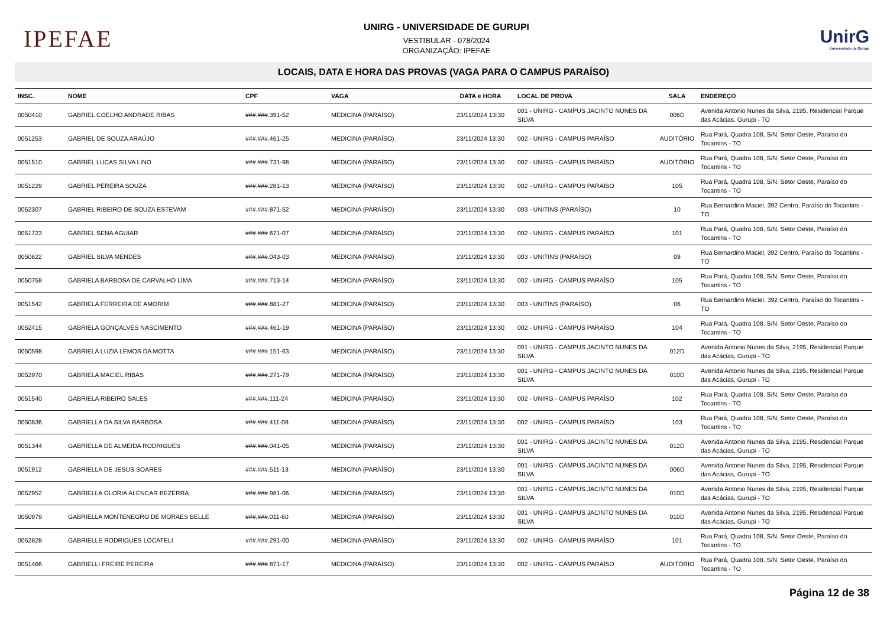IPEFAE
UNIRG - UNIVERSIDADE DE GURUPI
VESTIBULAR - 078/2024
ORGANIZAÇÃO: IPEFAE
UnirG
Universidade de Gurupi
LOCAIS, DATA E HORA DAS PROVAS (VAGA PARA O CAMPUS PARAÍSO)
| INSC. | NOME | CPF | VAGA | DATA e HORA | LOCAL DE PROVA | SALA | ENDEREÇO |
| --- | --- | --- | --- | --- | --- | --- | --- |
| 0050410 | GABRIEL COELHO ANDRADE RIBAS | ###.###.391-52 | MEDICINA (PARAÍSO) | 23/11/2024 13:30 | 001 - UNIRG - CAMPUS JACINTO NUNES DA SILVA | 006D | Avenida Antonio Nunes da Silva, 2195, Residencial Parque das Acácias, Gurupi - TO |
| 0051253 | GABRIEL DE SOUZA ARAÚJO | ###.###.461-25 | MEDICINA (PARAÍSO) | 23/11/2024 13:30 | 002 - UNIRG - CAMPUS PARAÍSO | AUDITÓRIO | Rua Pará, Quadra 108, S/N, Setor Oeste, Paraíso do Tocantins - TO |
| 0051510 | GABRIEL LUCAS SILVA LINO | ###.###.731-98 | MEDICINA (PARAÍSO) | 23/11/2024 13:30 | 002 - UNIRG - CAMPUS PARAÍSO | AUDITÓRIO | Rua Pará, Quadra 108, S/N, Setor Oeste, Paraíso do Tocantins - TO |
| 0051229 | GABRIEL PEREIRA SOUZA | ###.###.281-13 | MEDICINA (PARAÍSO) | 23/11/2024 13:30 | 002 - UNIRG - CAMPUS PARAÍSO | 105 | Rua Pará, Quadra 108, S/N, Setor Oeste, Paraíso do Tocantins - TO |
| 0052307 | GABRIEL RIBEIRO DE SOUZA ESTEVAM | ###.###.871-52 | MEDICINA (PARAÍSO) | 23/11/2024 13:30 | 003 - UNITINS (PARAÍSO) | 10 | Rua Bernardino Maciel, 392 Centro, Paraíso do Tocantins - TO |
| 0051723 | GABRIEL SENA AGUIAR | ###.###.671-07 | MEDICINA (PARAÍSO) | 23/11/2024 13:30 | 002 - UNIRG - CAMPUS PARAÍSO | 101 | Rua Pará, Quadra 108, S/N, Setor Oeste, Paraíso do Tocantins - TO |
| 0050622 | GABRIEL SILVA MENDES | ###.###.043-03 | MEDICINA (PARAÍSO) | 23/11/2024 13:30 | 003 - UNITINS (PARAÍSO) | 09 | Rua Bernardino Maciel, 392 Centro, Paraíso do Tocantins - TO |
| 0050758 | GABRIELA BARBOSA DE CARVALHO LIMA | ###.###.713-14 | MEDICINA (PARAÍSO) | 23/11/2024 13:30 | 002 - UNIRG - CAMPUS PARAÍSO | 105 | Rua Pará, Quadra 108, S/N, Setor Oeste, Paraíso do Tocantins - TO |
| 0051542 | GABRIELA FERREIRA DE AMORIM | ###.###.881-27 | MEDICINA (PARAÍSO) | 23/11/2024 13:30 | 003 - UNITINS (PARAÍSO) | 06 | Rua Bernardino Maciel, 392 Centro, Paraíso do Tocantins - TO |
| 0052415 | GABRIELA GONÇALVES NASCIMENTO | ###.###.461-19 | MEDICINA (PARAÍSO) | 23/11/2024 13:30 | 002 - UNIRG - CAMPUS PARAÍSO | 104 | Rua Pará, Quadra 108, S/N, Setor Oeste, Paraíso do Tocantins - TO |
| 0050598 | GABRIELA LUZIA LEMOS DA MOTTA | ###.###.151-63 | MEDICINA (PARAÍSO) | 23/11/2024 13:30 | 001 - UNIRG - CAMPUS JACINTO NUNES DA SILVA | 012D | Avenida Antonio Nunes da Silva, 2195, Residencial Parque das Acácias, Gurupi - TO |
| 0052970 | GABRIELA MACIEL RIBAS | ###.###.271-79 | MEDICINA (PARAÍSO) | 23/11/2024 13:30 | 001 - UNIRG - CAMPUS JACINTO NUNES DA SILVA | 010D | Avenida Antonio Nunes da Silva, 2195, Residencial Parque das Acácias, Gurupi - TO |
| 0051540 | GABRIELA RIBEIRO SALES | ###.###.111-24 | MEDICINA (PARAÍSO) | 23/11/2024 13:30 | 002 - UNIRG - CAMPUS PARAÍSO | 102 | Rua Pará, Quadra 108, S/N, Setor Oeste, Paraíso do Tocantins - TO |
| 0050836 | GABRIELLA DA SILVA BARBOSA | ###.###.411-08 | MEDICINA (PARAÍSO) | 23/11/2024 13:30 | 002 - UNIRG - CAMPUS PARAÍSO | 103 | Rua Pará, Quadra 108, S/N, Setor Oeste, Paraíso do Tocantins - TO |
| 0051344 | GABRIELLA DE ALMEIDA RODRIGUES | ###.###.041-05 | MEDICINA (PARAÍSO) | 23/11/2024 13:30 | 001 - UNIRG - CAMPUS JACINTO NUNES DA SILVA | 012D | Avenida Antonio Nunes da Silva, 2195, Residencial Parque das Acácias, Gurupi - TO |
| 0051912 | GABRIELLA DE JESUS SOARES | ###.###.511-13 | MEDICINA (PARAÍSO) | 23/11/2024 13:30 | 001 - UNIRG - CAMPUS JACINTO NUNES DA SILVA | 006D | Avenida Antonio Nunes da Silva, 2195, Residencial Parque das Acácias, Gurupi - TO |
| 0052952 | GABRIELLA GLORIA ALENCAR BEZERRA | ###.###.981-06 | MEDICINA (PARAÍSO) | 23/11/2024 13:30 | 001 - UNIRG - CAMPUS JACINTO NUNES DA SILVA | 010D | Avenida Antonio Nunes da Silva, 2195, Residencial Parque das Acácias, Gurupi - TO |
| 0050979 | GABRIELLA MONTENEGRO DE MORAES BELLE | ###.###.011-60 | MEDICINA (PARAÍSO) | 23/11/2024 13:30 | 001 - UNIRG - CAMPUS JACINTO NUNES DA SILVA | 010D | Avenida Antonio Nunes da Silva, 2195, Residencial Parque das Acácias, Gurupi - TO |
| 0052828 | GABRIELLE RODRIGUES LOCATELI | ###.###.291-00 | MEDICINA (PARAÍSO) | 23/11/2024 13:30 | 002 - UNIRG - CAMPUS PARAÍSO | 101 | Rua Pará, Quadra 108, S/N, Setor Oeste, Paraíso do Tocantins - TO |
| 0051466 | GABRIELLI FREIRE PEREIRA | ###.###.871-17 | MEDICINA (PARAÍSO) | 23/11/2024 13:30 | 002 - UNIRG - CAMPUS PARAÍSO | AUDITÓRIO | Rua Pará, Quadra 108, S/N, Setor Oeste, Paraíso do Tocantins - TO |
Página 12 de 38